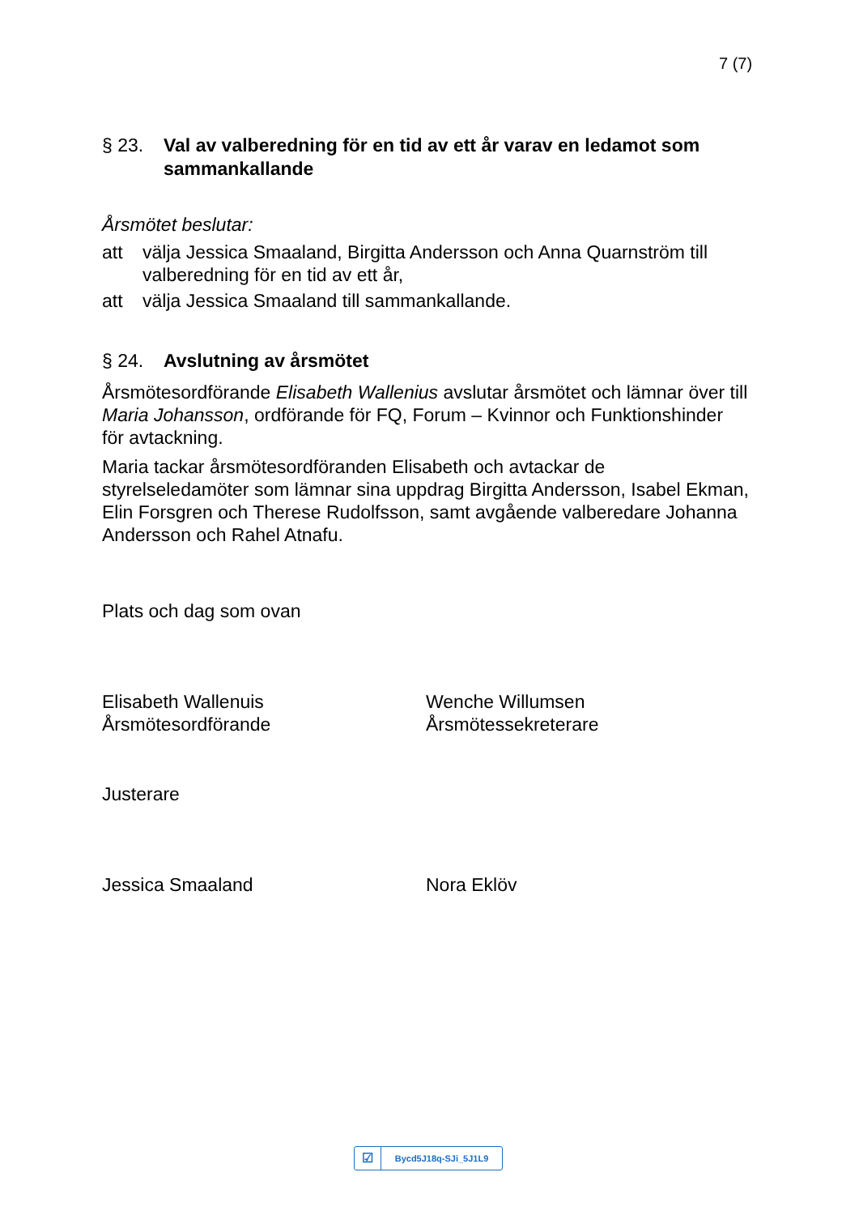7 (7)
§ 23. Val av valberedning för en tid av ett år varav en ledamot som sammankallande
Årsmötet beslutar:
att välja Jessica Smaaland, Birgitta Andersson och Anna Quarnström till valberedning för en tid av ett år,
att välja Jessica Smaaland till sammankallande.
§ 24. Avslutning av årsmötet
Årsmötesordförande Elisabeth Wallenius avslutar årsmötet och lämnar över till Maria Johansson, ordförande för FQ, Forum – Kvinnor och Funktionshinder för avtackning.
Maria tackar årsmötesordföranden Elisabeth och avtackar de styrelseledamöter som lämnar sina uppdrag Birgitta Andersson, Isabel Ekman, Elin Forsgren och Therese Rudolfsson, samt avgående valberedare Johanna Andersson och Rahel Atnafu.
Plats och dag som ovan
Elisabeth Wallenuis
Årsmötesordförande
Wenche Willumsen
Årsmötessekreterare
Justerare
Jessica Smaaland Nora Eklöv
☑ Bycd5J18q-SJi_5J1L9